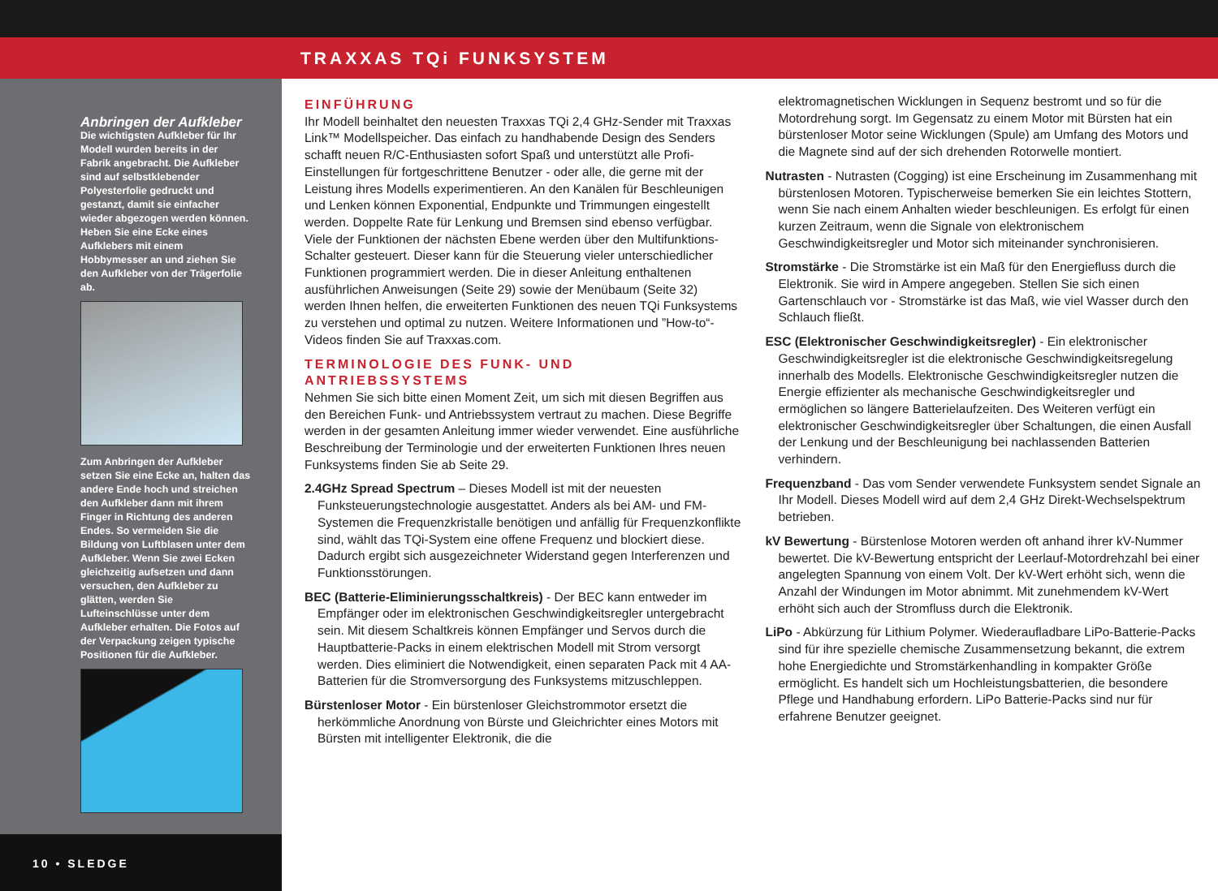TRAXXAS TQi FUNKSYSTEM
Anbringen der Aufkleber
Die wichtigsten Aufkleber für Ihr Modell wurden bereits in der Fabrik angebracht. Die Aufkleber sind auf selbstklebender Polyesterfolie gedruckt und gestanzt, damit sie einfacher wieder abgezogen werden können. Heben Sie eine Ecke eines Aufklebers mit einem Hobbymesser an und ziehen Sie den Aufkleber von der Trägerfolie ab.
Zum Anbringen der Aufkleber setzen Sie eine Ecke an, halten das andere Ende hoch und streichen den Aufkleber dann mit ihrem Finger in Richtung des anderen Endes. So vermeiden Sie die Bildung von Luftblasen unter dem Aufkleber. Wenn Sie zwei Ecken gleichzeitig aufsetzen und dann versuchen, den Aufkleber zu glätten, werden Sie Lufteinschlüsse unter dem Aufkleber erhalten. Die Fotos auf der Verpackung zeigen typische Positionen für die Aufkleber.
10 • SLEDGE
EINFÜHRUNG
Ihr Modell beinhaltet den neuesten Traxxas TQi 2,4 GHz-Sender mit Traxxas Link™ Modellspeicher. Das einfach zu handhabende Design des Senders schafft neuen R/C-Enthusiasten sofort Spaß und unterstützt alle Profi-Einstellungen für fortgeschrittene Benutzer - oder alle, die gerne mit der Leistung ihres Modells experimentieren. An den Kanälen für Beschleunigen und Lenken können Exponential, Endpunkte und Trimmungen eingestellt werden. Doppelte Rate für Lenkung und Bremsen sind ebenso verfügbar. Viele der Funktionen der nächsten Ebene werden über den Multifunktions-Schalter gesteuert. Dieser kann für die Steuerung vieler unterschiedlicher Funktionen programmiert werden. Die in dieser Anleitung enthaltenen ausführlichen Anweisungen (Seite 29) sowie der Menübaum (Seite 32) werden Ihnen helfen, die erweiterten Funktionen des neuen TQi Funksystems zu verstehen und optimal zu nutzen. Weitere Informationen und ”How-to“-Videos finden Sie auf Traxxas.com.
TERMINOLOGIE DES FUNK- UND ANTRIEBSSYSTEMS
Nehmen Sie sich bitte einen Moment Zeit, um sich mit diesen Begriffen aus den Bereichen Funk- und Antriebssystem vertraut zu machen. Diese Begriffe werden in der gesamten Anleitung immer wieder verwendet. Eine ausführliche Beschreibung der Terminologie und der erweiterten Funktionen Ihres neuen Funksystems finden Sie ab Seite 29.
2.4GHz Spread Spectrum – Dieses Modell ist mit der neuesten Funksteuerungstechnologie ausgestattet. Anders als bei AM- und FM-Systemen die Frequenzkristalle benötigen und anfällig für Frequenzkonflikte sind, wählt das TQi-System eine offene Frequenz und blockiert diese. Dadurch ergibt sich ausgezeichneter Widerstand gegen Interferenzen und Funktionsstörungen.
BEC (Batterie-Eliminierungsschaltkreis) - Der BEC kann entweder im Empfänger oder im elektronischen Geschwindigkeitsregler untergebracht sein. Mit diesem Schaltkreis können Empfänger und Servos durch die Hauptbatterie-Packs in einem elektrischen Modell mit Strom versorgt werden. Dies eliminiert die Notwendigkeit, einen separaten Pack mit 4 AA-Batterien für die Stromversorgung des Funksystems mitzuschleppen.
Bürstenloser Motor - Ein bürstenloser Gleichstrommotor ersetzt die herkömmliche Anordnung von Bürste und Gleichrichter eines Motors mit Bürsten mit intelligenter Elektronik, die die
elektromagnetischen Wicklungen in Sequenz bestromt und so für die Motordrehung sorgt. Im Gegensatz zu einem Motor mit Bürsten hat ein bürstenloser Motor seine Wicklungen (Spule) am Umfang des Motors und die Magnete sind auf der sich drehenden Rotorwelle montiert.
Nutrasten - Nutrasten (Cogging) ist eine Erscheinung im Zusammenhang mit bürstenlosen Motoren. Typischerweise bemerken Sie ein leichtes Stottern, wenn Sie nach einem Anhalten wieder beschleunigen. Es erfolgt für einen kurzen Zeitraum, wenn die Signale von elektronischem Geschwindigkeitsregler und Motor sich miteinander synchronisieren.
Stromstärke - Die Stromstärke ist ein Maß für den Energiefluss durch die Elektronik. Sie wird in Ampere angegeben. Stellen Sie sich einen Gartenschlauch vor - Stromstärke ist das Maß, wie viel Wasser durch den Schlauch fließt.
ESC (Elektronischer Geschwindigkeitsregler) - Ein elektronischer Geschwindigkeitsregler ist die elektronische Geschwindigkeitsregelung innerhalb des Modells. Elektronische Geschwindigkeitsregler nutzen die Energie effizienter als mechanische Geschwindigkeitsregler und ermöglichen so längere Batterielaufzeiten. Des Weiteren verfügt ein elektronischer Geschwindigkeitsregler über Schaltungen, die einen Ausfall der Lenkung und der Beschleunigung bei nachlassenden Batterien verhindern.
Frequenzband - Das vom Sender verwendete Funksystem sendet Signale an Ihr Modell. Dieses Modell wird auf dem 2,4 GHz Direkt-Wechselspektrum betrieben.
kV Bewertung - Bürstenlose Motoren werden oft anhand ihrer kV-Nummer bewertet. Die kV-Bewertung entspricht der Leerlauf-Motordrehzahl bei einer angelegten Spannung von einem Volt. Der kV-Wert erhöht sich, wenn die Anzahl der Windungen im Motor abnimmt. Mit zunehmendem kV-Wert erhöht sich auch der Stromfluss durch die Elektronik.
LiPo - Abkürzung für Lithium Polymer. Wiederaufladbare LiPo-Batterie-Packs sind für ihre spezielle chemische Zusammensetzung bekannt, die extrem hohe Energiedichte und Stromstärkenhandling in kompakter Größe ermöglicht. Es handelt sich um Hochleistungsbatterien, die besondere Pflege und Handhabung erfordern. LiPo Batterie-Packs sind nur für erfahrene Benutzer geeignet.